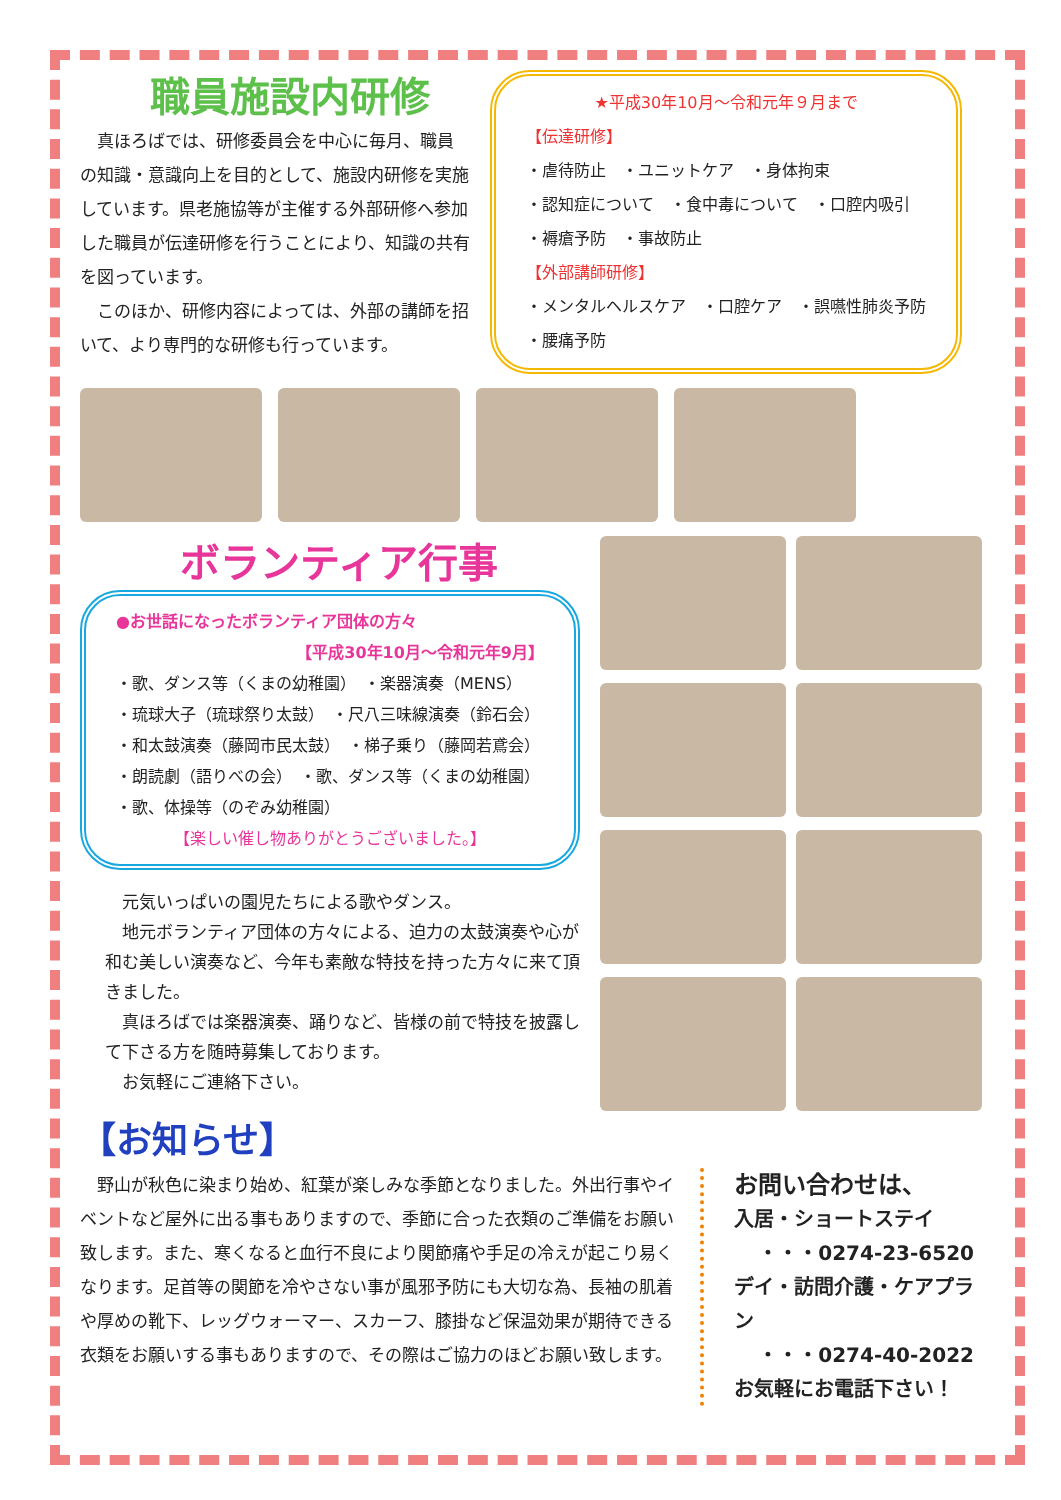職員施設内研修
　真ほろばでは、研修委員会を中心に毎月、職員の知識・意識向上を目的として、施設内研修を実施しています。県老施協等が主催する外部研修へ参加した職員が伝達研修を行うことにより、知識の共有を図っています。
　このほか、研修内容によっては、外部の講師を招いて、より専門的な研修も行っています。
★平成30年10月～令和元年９月まで
【伝達研修】
・虐待防止　・ユニットケア　・身体拘束
・認知症について　・食中毒について　・口腔内吸引
・褥瘡予防　・事故防止
【外部講師研修】
・メンタルヘルスケア　・口腔ケア　・誤嚥性肺炎予防
・腰痛予防
ボランティア行事
●お世話になったボランティア団体の方々
【平成30年10月～令和元年9月】
・歌、ダンス等（くまの幼稚園）　・楽器演奏（MENS）
・琉球大子（琉球祭り太鼓）　・尺八三味線演奏（鈴石会）
・和太鼓演奏（藤岡市民太鼓）　・梯子乗り（藤岡若鳶会）
・朗読劇（語りべの会）　・歌、ダンス等（くまの幼稚園）
・歌、体操等（のぞみ幼稚園）
【楽しい催し物ありがとうございました。】
　元気いっぱいの園児たちによる歌やダンス。
　地元ボランティア団体の方々による、迫力の太鼓演奏や心が和む美しい演奏など、今年も素敵な特技を持った方々に来て頂きました。
　真ほろばでは楽器演奏、踊りなど、皆様の前で特技を披露して下さる方を随時募集しております。
　お気軽にご連絡下さい。
【お知らせ】
　野山が秋色に染まり始め、紅葉が楽しみな季節となりました。外出行事やイベントなど屋外に出る事もありますので、季節に合った衣類のご準備をお願い致します。また、寒くなると血行不良により関節痛や手足の冷えが起こり易くなります。足首等の関節を冷やさない事が風邪予防にも大切な為、長袖の肌着や厚めの靴下、レッグウォーマー、スカーフ、膝掛など保温効果が期待できる衣類をお願いする事もありますので、その際はご協力のほどお願い致します。
お問い合わせは、
入居・ショートステイ
・・・0274-23-6520
デイ・訪問介護・ケアプラン
・・・0274-40-2022
お気軽にお電話下さい！